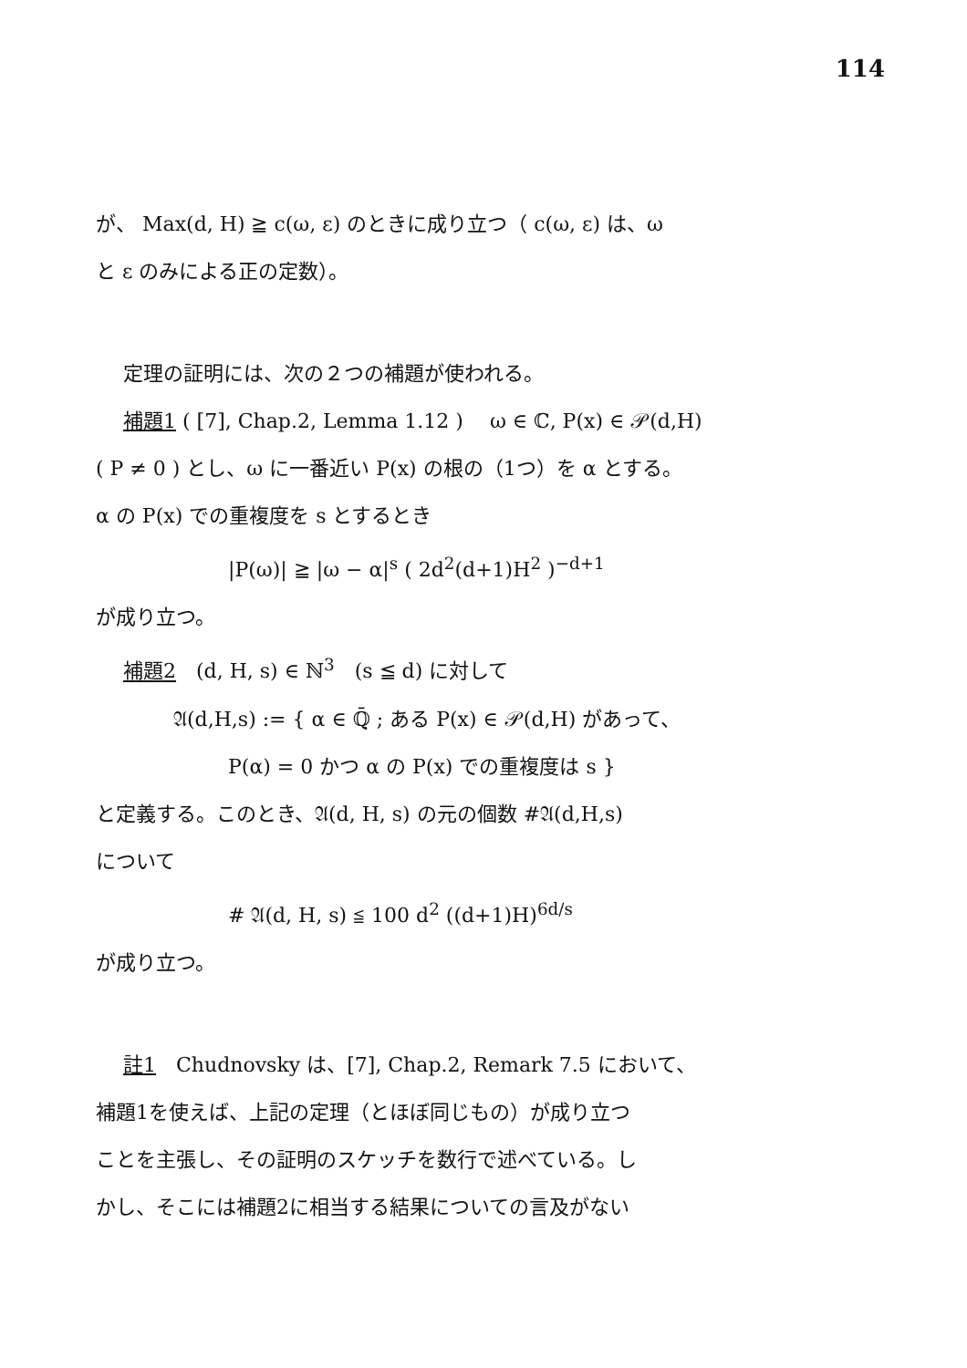114
が、 Max(d, H) ≧ c(ω, ε) のときに成り立つ（ c(ω, ε) は、ω
と ε のみによる正の定数）。
定理の証明には、次の２つの補題が使われる。
補題1 ( [7], Chap.2, Lemma 1.12 )　 ω ∈ ℂ, P(x) ∈ 𝒫(d,H)
( P ≠ 0 ) とし、ω に一番近い P(x) の根の（1つ）を α とする。
α の P(x) での重複度を s とするとき
|P(ω)| ≧ |ω − α|<sup>s</sup> ( 2d<sup>2</sup>(d+1)H<sup>2</sup> )<sup>−d+1</sup>
が成り立つ。
補題2　(d, H, s) ∈ ℕ<sup>3</sup>　(s ≦ d) に対して
𝔄(d,H,s) := { α ∈ ℚ̄ ; ある P(x) ∈ 𝒫(d,H) があって、
P(α) = 0 かつ α の P(x) での重複度は s }
と定義する。このとき、𝔄(d, H, s) の元の個数 #𝔄(d,H,s)
について
# 𝔄(d, H, s) ≦ 100 d<sup>2</sup> ((d+1)H)<sup>6d/s</sup>
が成り立つ。
註1　Chudnovsky は、[7], Chap.2, Remark 7.5 において、
補題1を使えば、上記の定理（とほぼ同じもの）が成り立つ
ことを主張し、その証明のスケッチを数行で述べている。し
かし、そこには補題2に相当する結果についての言及がない